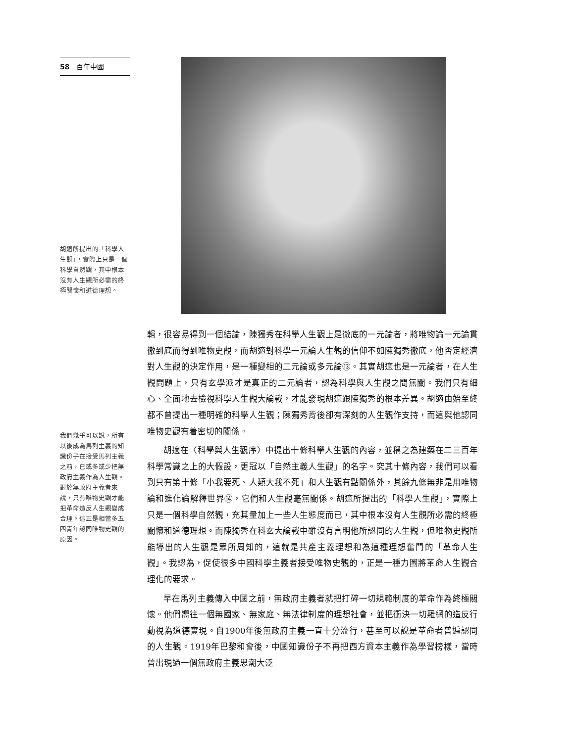58 百年中國
胡適所提出的「科學人生觀」，實際上只是一個科學自然觀，其中根本沒有人生觀所必需的終極關懷和道德理想。
我們幾乎可以說，所有以後成為馬列主義的知識份子在接受馬列主義之前，已或多或少把無政府主義作為人生觀。對於無政府主義者來說，只有唯物史觀才能把革命造反人生觀變成合理。這正是相當多五四青年認同唯物史觀的原因。
輯，很容易得到一個結論，陳獨秀在科學人生觀上是徹底的一元論者，將唯物論一元論貫徹到底而得到唯物史觀，而胡適對科學一元論人生觀的信仰不如陳獨秀徹底，他否定經濟對人生觀的決定作用，是一種變相的二元論或多元論⑬。其實胡適也是一元論者，在人生觀問題上，只有玄學派才是真正的二元論者，認為科學與人生觀之間無關。我們只有細心、全面地去檢視科學人生觀大論戰，才能發現胡適跟陳獨秀的根本差異。胡適由始至終都不曾提出一種明確的科學人生觀；陳獨秀背後卻有深刻的人生觀作支持，而這與他認同唯物史觀有着密切的關係。
胡適在〈科學與人生觀序〉中提出十條科學人生觀的內容，並稱之為建築在二三百年科學常識之上的大假設，更冠以「自然主義人生觀」的名字。究其十條內容，我們可以看到只有第十條「小我要死、人類大我不死」和人生觀有點關係外，其餘九條無非是用唯物論和進化論解釋世界⑭，它們和人生觀毫無關係。胡適所提出的「科學人生觀」，實際上只是一個科學自然觀，充其量加上一些人生態度而已，其中根本沒有人生觀所必需的終極關懷和道德理想。而陳獨秀在科玄大論戰中雖沒有言明他所認同的人生觀，但唯物史觀所能導出的人生觀是眾所周知的，這就是共產主義理想和為這種理想奮鬥的「革命人生觀」。我認為，促使很多中國科學主義者接受唯物史觀的，正是一種力圖將革命人生觀合理化的要求。
早在馬列主義傳入中國之前，無政府主義者就把打碎一切規範制度的革命作為終極關懷。他們嚮往一個無國家、無家庭、無法律制度的理想社會，並把衝決一切羅網的造反行動視為道德實現。自1900年後無政府主義一直十分流行，甚至可以說是革命者普遍認同的人生觀。1919年巴黎和會後，中國知識份子不再把西方資本主義作為學習榜樣，當時曾出現過一個無政府主義思潮大泛